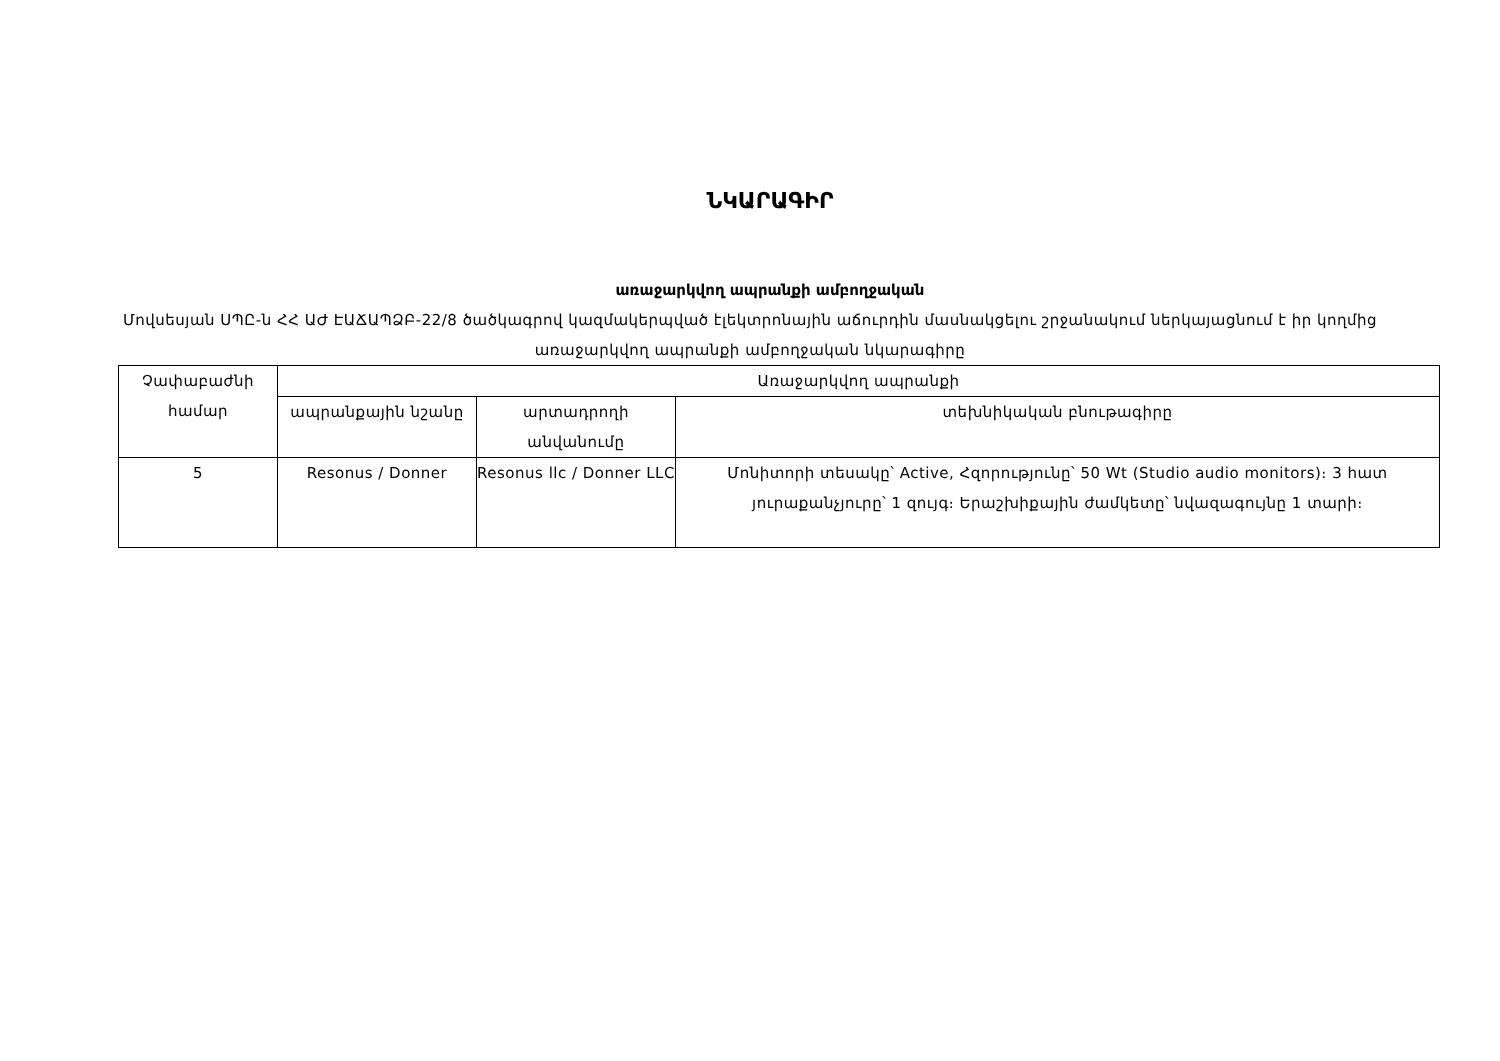ՆԿԱՐԱԳԻՐ
առաջարկվող ապրանքի ամբողջական
Մովսեսյան ՍՊԸ-ն ՀՀ ԱԺ ԷԱՃԱՊՁԲ-22/8 ծածկագրով կազմակերպված էլեկտրոնային աճուրդին մասնակցելու շրջանակում ներկայացնում է իր կողմից առաջարկվող ապրանքի ամբողջական նկարագիրը
| Չափաբաժնի համար | Առաջարկվող ապրանքի | | |
| --- | --- | --- | --- |
| | ապրանքային նշանը | արտադրողի անվանումը | տեխնիկական բնութագիրը |
| 5 | Resonus / Donner | Resonus llc / Donner LLC | Մոնիտորի տեսակը՝ Active, Հզորությունը՝ 50 Wt (Studio audio monitors)։ 3 հատ յուրաքանչյուրը՝ 1 զույգ։ Երաշխիքային ժամկետը՝ նվազագույնը 1 տարի։ |